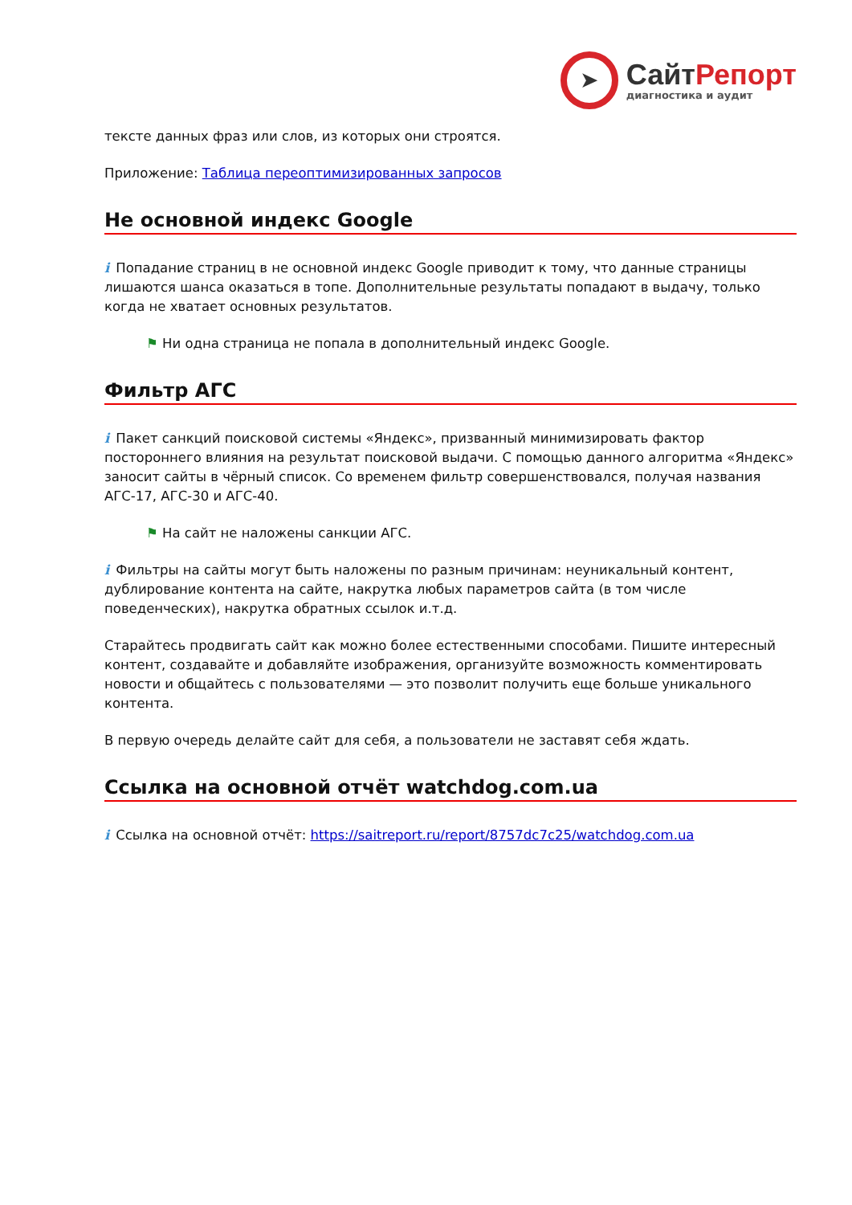➤
СайтРепорт
диагностика и аудит
тексте данных фраз или слов, из которых они строятся.
Приложение: Таблица переоптимизированных запросов
Не основной индекс Google
i Попадание страниц в не основной индекс Google приводит к тому, что данные страницы лишаются шанса оказаться в топе. Дополнительные результаты попадают в выдачу, только когда не хватает основных результатов.
⚑ Ни одна страница не попала в дополнительный индекс Google.
Фильтр АГС
i Пакет санкций поисковой системы «Яндекс», призванный минимизировать фактор постороннего влияния на результат поисковой выдачи. С помощью данного алгоритма «Яндекс» заносит сайты в чёрный список. Со временем фильтр совершенствовался, получая названия АГС-17, АГС-30 и АГС-40.
⚑ На сайт не наложены санкции АГС.
i Фильтры на сайты могут быть наложены по разным причинам: неуникальный контент, дублирование контента на сайте, накрутка любых параметров сайта (в том числе поведенческих), накрутка обратных ссылок и.т.д.
Старайтесь продвигать сайт как можно более естественными способами. Пишите интересный контент, создавайте и добавляйте изображения, организуйте возможность комментировать новости и общайтесь с пользователями — это позволит получить еще больше уникального контента.
В первую очередь делайте сайт для себя, а пользователи не заставят себя ждать.
Ссылка на основной отчёт watchdog.com.ua
i Ссылка на основной отчёт: https://saitreport.ru/report/8757dc7c25/watchdog.com.ua